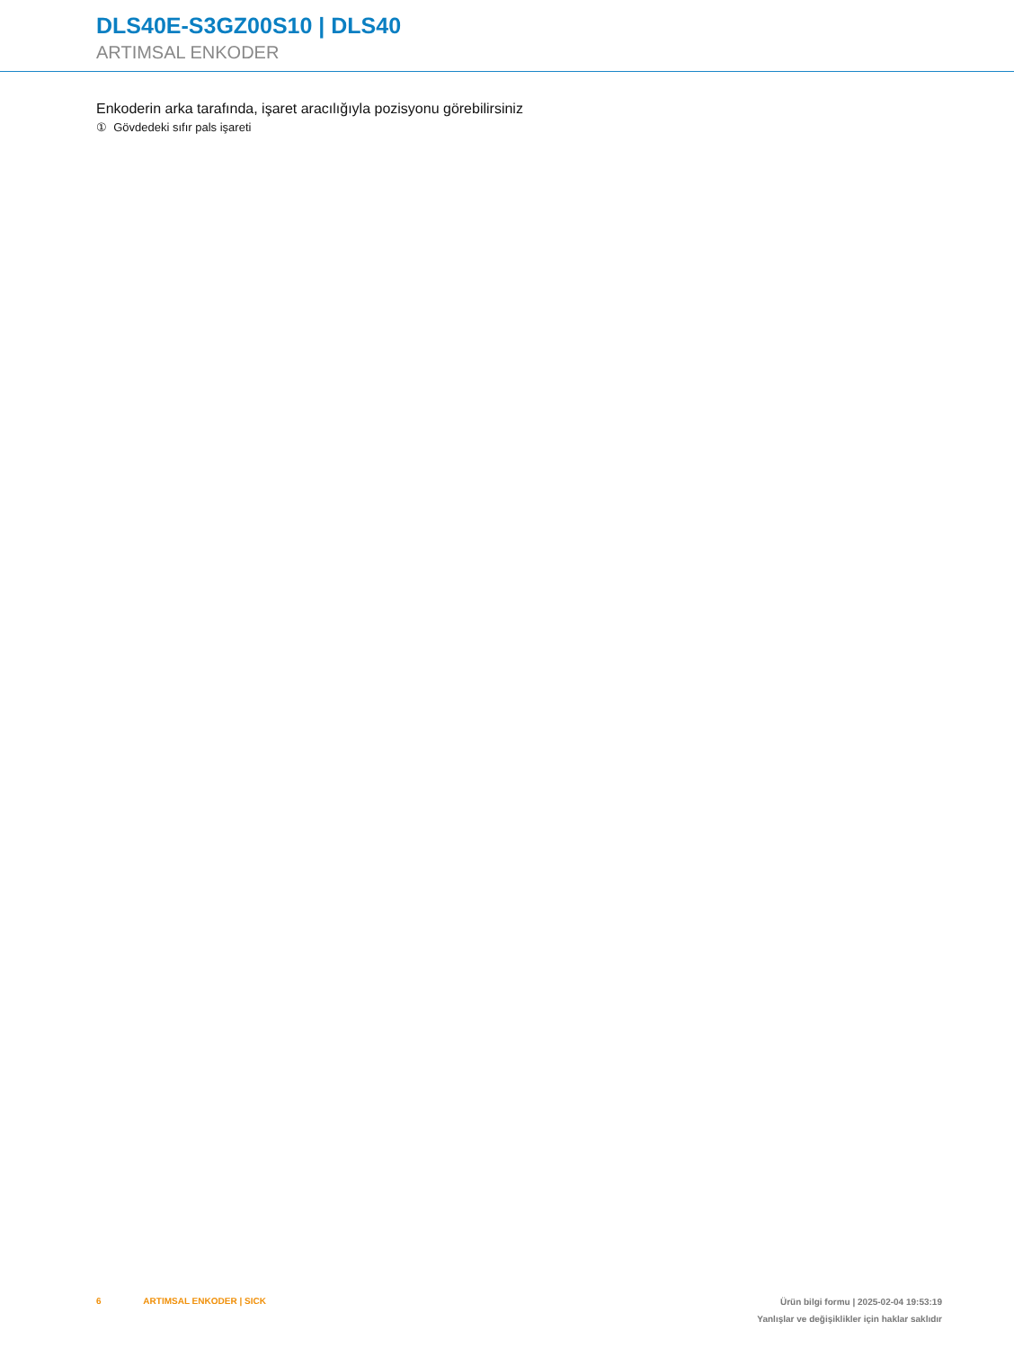DLS40E-S3GZ00S10 | DLS40
ARTIMSAL ENKODER
Enkoderin arka tarafında, işaret aracılığıyla pozisyonu görebilirsiniz
① Gövdedeki sıfır pals işareti
6 ARTIMSAL ENKODER | SICK
Ürün bilgi formu | 2025-02-04 19:53:19
Yanlışlar ve değişiklikler için haklar saklıdır